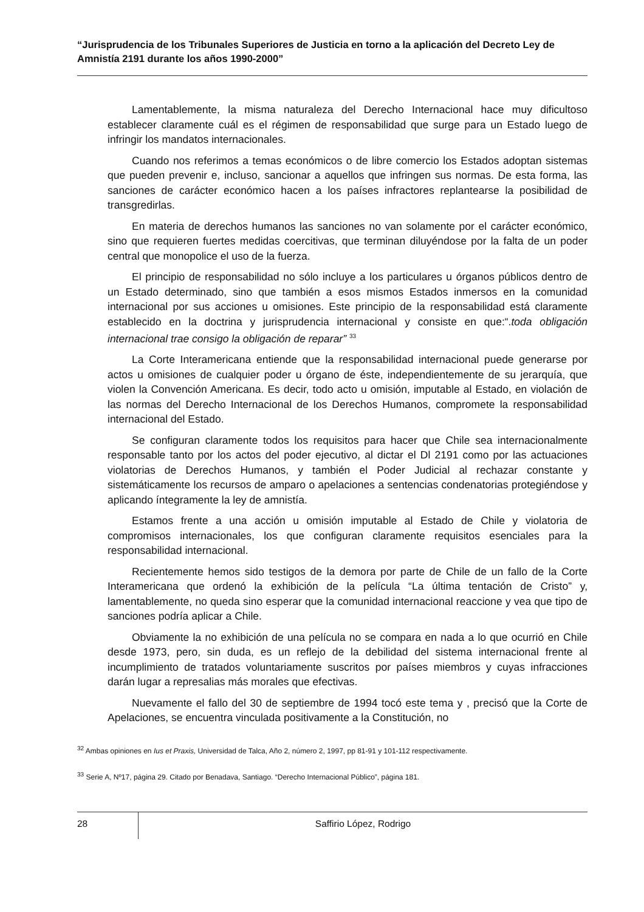“Jurisprudencia de los Tribunales Superiores de Justicia en torno a la aplicación del Decreto Ley de Amnistía 2191 durante los años 1990-2000”
Lamentablemente, la misma naturaleza del Derecho Internacional hace muy dificultoso establecer claramente cuál es el régimen de responsabilidad que surge para un Estado luego de infringir los mandatos internacionales.
Cuando nos referimos a temas económicos o de libre comercio los Estados adoptan sistemas que pueden prevenir e, incluso, sancionar a aquellos que infringen sus normas. De esta forma, las sanciones de carácter económico hacen a los países infractores replantearse la posibilidad de transgredirlas.
En materia de derechos humanos las sanciones no van solamente por el carácter económico, sino que requieren fuertes medidas coercitivas, que terminan diluyéndose por la falta de un poder central que monopolice el uso de la fuerza.
El principio de responsabilidad no sólo incluye a los particulares u órganos públicos dentro de un Estado determinado, sino que también a esos mismos Estados inmersos en la comunidad internacional por sus acciones u omisiones. Este principio de la responsabilidad está claramente establecido en la doctrina y jurisprudencia internacional y consiste en que:“.toda obligación internacional trae consigo la obligación de reparar” <sup>33</sup>
La Corte Interamericana entiende que la responsabilidad internacional puede generarse por actos u omisiones de cualquier poder u órgano de éste, independientemente de su jerarquía, que violen la Convención Americana. Es decir, todo acto u omisión, imputable al Estado, en violación de las normas del Derecho Internacional de los Derechos Humanos, compromete la responsabilidad internacional del Estado.
Se configuran claramente todos los requisitos para hacer que Chile sea internacionalmente responsable tanto por los actos del poder ejecutivo, al dictar el Dl 2191 como por las actuaciones violatorias de Derechos Humanos, y también el Poder Judicial al rechazar constante y sistemáticamente los recursos de amparo o apelaciones a sentencias condenatorias protegiéndose y aplicando íntegramente la ley de amnistía.
Estamos frente a una acción u omisión imputable al Estado de Chile y violatoria de compromisos internacionales, los que configuran claramente requisitos esenciales para la responsabilidad internacional.
Recientemente hemos sido testigos de la demora por parte de Chile de un fallo de la Corte Interamericana que ordenó la exhibición de la película “La última tentación de Cristo” y, lamentablemente, no queda sino esperar que la comunidad internacional reaccione y vea que tipo de sanciones podría aplicar a Chile.
Obviamente la no exhibición de una película no se compara en nada a lo que ocurrió en Chile desde 1973, pero, sin duda, es un reflejo de la debilidad del sistema internacional frente al incumplimiento de tratados voluntariamente suscritos por países miembros y cuyas infracciones darán lugar a represalias más morales que efectivas.
Nuevamente el fallo del 30 de septiembre de 1994 tocó este tema y , precisó que la Corte de Apelaciones, se encuentra vinculada positivamente a la Constitución, no
<sup>32</sup> Ambas opiniones en Ius et Praxis, Universidad de Talca, Año 2, número 2, 1997, pp 81-91 y 101-112 respectivamente.
<sup>33</sup> Serie A, Nº17, página 29. Citado por Benadava, Santiago. “Derecho Internacional Público”, página 181.
28
Saffirio López, Rodrigo